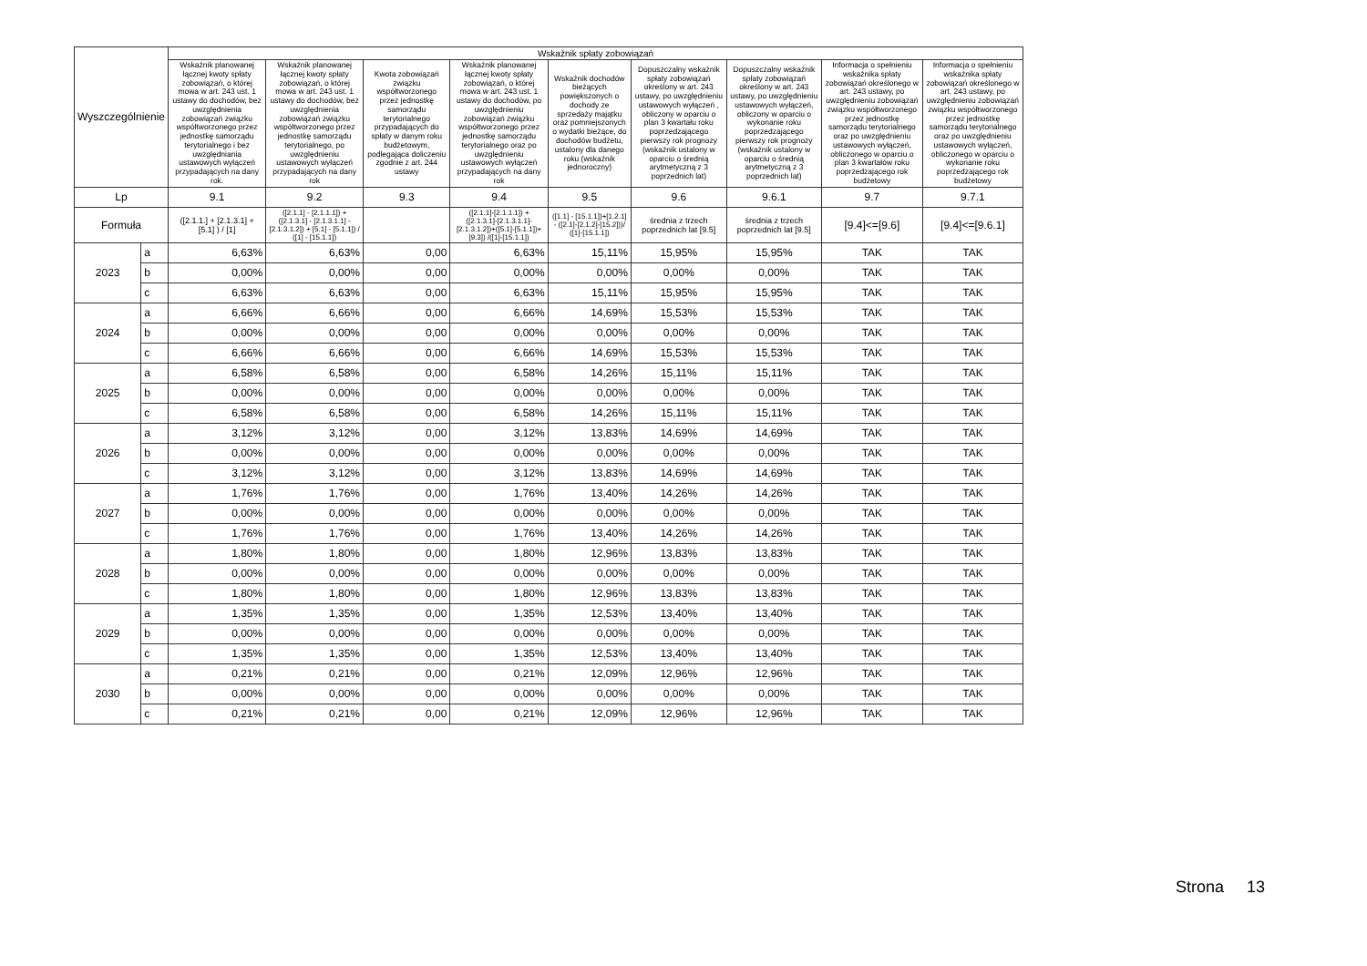| Wyszczególnienie | | Wskaźnik spłaty zobowiązań | | | | | | | | |
| --- | --- | --- | --- | --- | --- | --- | --- | --- | --- | --- |
| | | Wskaźnik planowanej łącznej kwoty spłaty zobowiązań, o której mowa w art. 243 ust. 1 ustawy do dochodów, bez uwzględnienia zobowiązań związku współtworzonego przez jednostkę samorządu terytorialnego i bez uwzględniania ustawowych wyłączeń przypadających na dany rok. | Wskaźnik planowanej łącznej kwoty spłaty zobowiązań, o której mowa w art. 243 ust. 1 ustawy do dochodów, bez uwzględnienia zobowiązań związku współtworzonego przez jednostkę samorządu terytorialnego, po uwzględnieniu ustawowych wyłączeń przypadających na dany rok | Kwota zobowiązań związku współtworzonego przez jednostkę samorządu terytorialnego przypadających do spłaty w danym roku budżetowym, podlegająca doliczeniu zgodnie z art. 244 ustawy | Wskaźnik planowanej łącznej kwoty spłaty zobowiązań, o której mowa w art. 243 ust. 1 ustawy do dochodów, po uwzględnieniu zobowiązań związku współtworzonego przez jednostkę samorządu terytorialnego oraz po uwzględnieniu ustawowych wyłączeń przypadających na dany rok | Wskaźnik dochodów bieżących powiększonych o dochody ze sprzedaży majątku oraz pomniejszonych o wydatki bieżące, do dochodów budżetu, ustalony dla danego roku (wskaźnik jednoroczny) | Dopuszczalny wskaźnik spłaty zobowiązań określony w art. 243 ustawy, po uwzględnieniu ustawowych wyłączeń , obliczony w oparciu o plan 3 kwartału roku poprzedzającego pierwszy rok prognozy (wskaźnik ustalony w oparciu o średnią arytmetyczną z 3 poprzednich lat) | Dopuszczalny wskaźnik spłaty zobowiązań określony w art. 243 ustawy, po uwzględnieniu ustawowych wyłączeń, obliczony w oparciu o wykonanie roku poprzedzającego pierwszy rok prognozy (wskaźnik ustalony w oparciu o średnią arytmetyczną z 3 poprzednich lat) | Informacja o spełnieniu wskaźnika spłaty zobowiązań określonego w art. 243 ustawy, po uwzględnieniu zobowiązań związku współtworzonego przez jednostkę samorządu terytorialnego oraz po uwzględnieniu ustawowych wyłączeń, obliczonego w oparciu o plan 3 kwartałów roku poprzedzającego rok budżetowy | Informacja o spełnieniu wskaźnika spłaty zobowiązań określonego w art. 243 ustawy, po uwzględnieniu zobowiązań związku współtworzonego przez jednostkę samorządu terytorialnego oraz po uwzględnieniu ustawowych wyłączeń, obliczonego w oparciu o wykonanie roku poprzedzającego rok budżetowy |
| Lp | | 9.1 | 9.2 | 9.3 | 9.4 | 9.5 | 9.6 | 9.6.1 | 9.7 | 9.7.1 |
| Formuła | | ([2.1.1.] + [2.1.3.1] + [5.1] ) / [1] | ([2.1.1] - [2.1.1.1]) + ([2.1.3.1] - [2.1.3.1.1] - [2.1.3.1.2]) + [5.1] - [5.1.1]) / ([1] - [15.1.1]) | | ([2.1.1]-[2.1.1.1]) + ([2.1.3.1]-[2.1.3.1.1]-[2.1.3.1.2])+([5.1]-[5.1.1])+[9.3]) /([1]-[15.1.1]) | ([1.1] - [15.1.1])+[1.2.1] - ([2.1]-[2.1.2]-[15.2]))/ ([1]-[15.1.1]) | średnia z trzech poprzednich lat [9.5] | średnia z trzech poprzednich lat [9.5] | [9.4]<=[9.6] | [9.4]<=[9.6.1] |
| 2023 | a | 6,63% | 6,63% | 0,00 | 6,63% | 15,11% | 15,95% | 15,95% | TAK | TAK |
| | b | 0,00% | 0,00% | 0,00 | 0,00% | 0,00% | 0,00% | 0,00% | TAK | TAK |
| | c | 6,63% | 6,63% | 0,00 | 6,63% | 15,11% | 15,95% | 15,95% | TAK | TAK |
| 2024 | a | 6,66% | 6,66% | 0,00 | 6,66% | 14,69% | 15,53% | 15,53% | TAK | TAK |
| | b | 0,00% | 0,00% | 0,00 | 0,00% | 0,00% | 0,00% | 0,00% | TAK | TAK |
| | c | 6,66% | 6,66% | 0,00 | 6,66% | 14,69% | 15,53% | 15,53% | TAK | TAK |
| 2025 | a | 6,58% | 6,58% | 0,00 | 6,58% | 14,26% | 15,11% | 15,11% | TAK | TAK |
| | b | 0,00% | 0,00% | 0,00 | 0,00% | 0,00% | 0,00% | 0,00% | TAK | TAK |
| | c | 6,58% | 6,58% | 0,00 | 6,58% | 14,26% | 15,11% | 15,11% | TAK | TAK |
| 2026 | a | 3,12% | 3,12% | 0,00 | 3,12% | 13,83% | 14,69% | 14,69% | TAK | TAK |
| | b | 0,00% | 0,00% | 0,00 | 0,00% | 0,00% | 0,00% | 0,00% | TAK | TAK |
| | c | 3,12% | 3,12% | 0,00 | 3,12% | 13,83% | 14,69% | 14,69% | TAK | TAK |
| 2027 | a | 1,76% | 1,76% | 0,00 | 1,76% | 13,40% | 14,26% | 14,26% | TAK | TAK |
| | b | 0,00% | 0,00% | 0,00 | 0,00% | 0,00% | 0,00% | 0,00% | TAK | TAK |
| | c | 1,76% | 1,76% | 0,00 | 1,76% | 13,40% | 14,26% | 14,26% | TAK | TAK |
| 2028 | a | 1,80% | 1,80% | 0,00 | 1,80% | 12,96% | 13,83% | 13,83% | TAK | TAK |
| | b | 0,00% | 0,00% | 0,00 | 0,00% | 0,00% | 0,00% | 0,00% | TAK | TAK |
| | c | 1,80% | 1,80% | 0,00 | 1,80% | 12,96% | 13,83% | 13,83% | TAK | TAK |
| 2029 | a | 1,35% | 1,35% | 0,00 | 1,35% | 12,53% | 13,40% | 13,40% | TAK | TAK |
| | b | 0,00% | 0,00% | 0,00 | 0,00% | 0,00% | 0,00% | 0,00% | TAK | TAK |
| | c | 1,35% | 1,35% | 0,00 | 1,35% | 12,53% | 13,40% | 13,40% | TAK | TAK |
| 2030 | a | 0,21% | 0,21% | 0,00 | 0,21% | 12,09% | 12,96% | 12,96% | TAK | TAK |
| | b | 0,00% | 0,00% | 0,00 | 0,00% | 0,00% | 0,00% | 0,00% | TAK | TAK |
| | c | 0,21% | 0,21% | 0,00 | 0,21% | 12,09% | 12,96% | 12,96% | TAK | TAK |
Strona 13